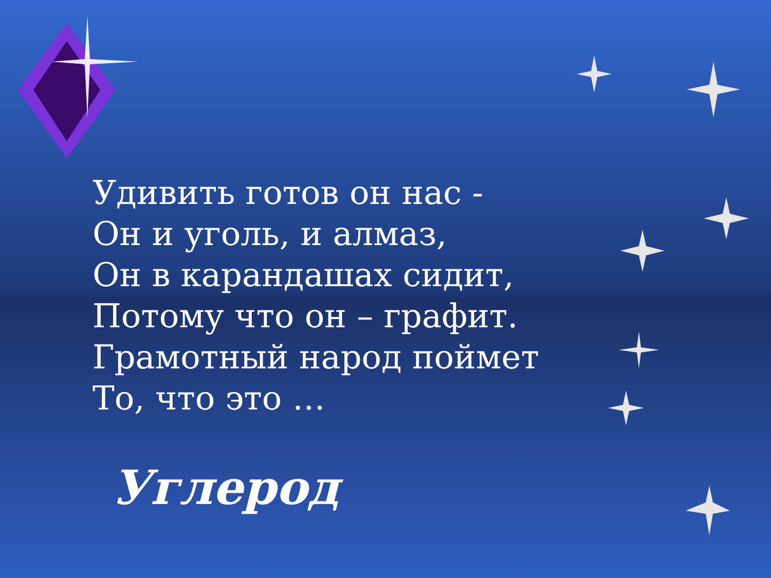Удивить готов он нас -
Он и уголь, и алмаз,
Он в карандашах сидит,
Потому что он – графит.
Грамотный народ поймет
То, что это …
Углерод